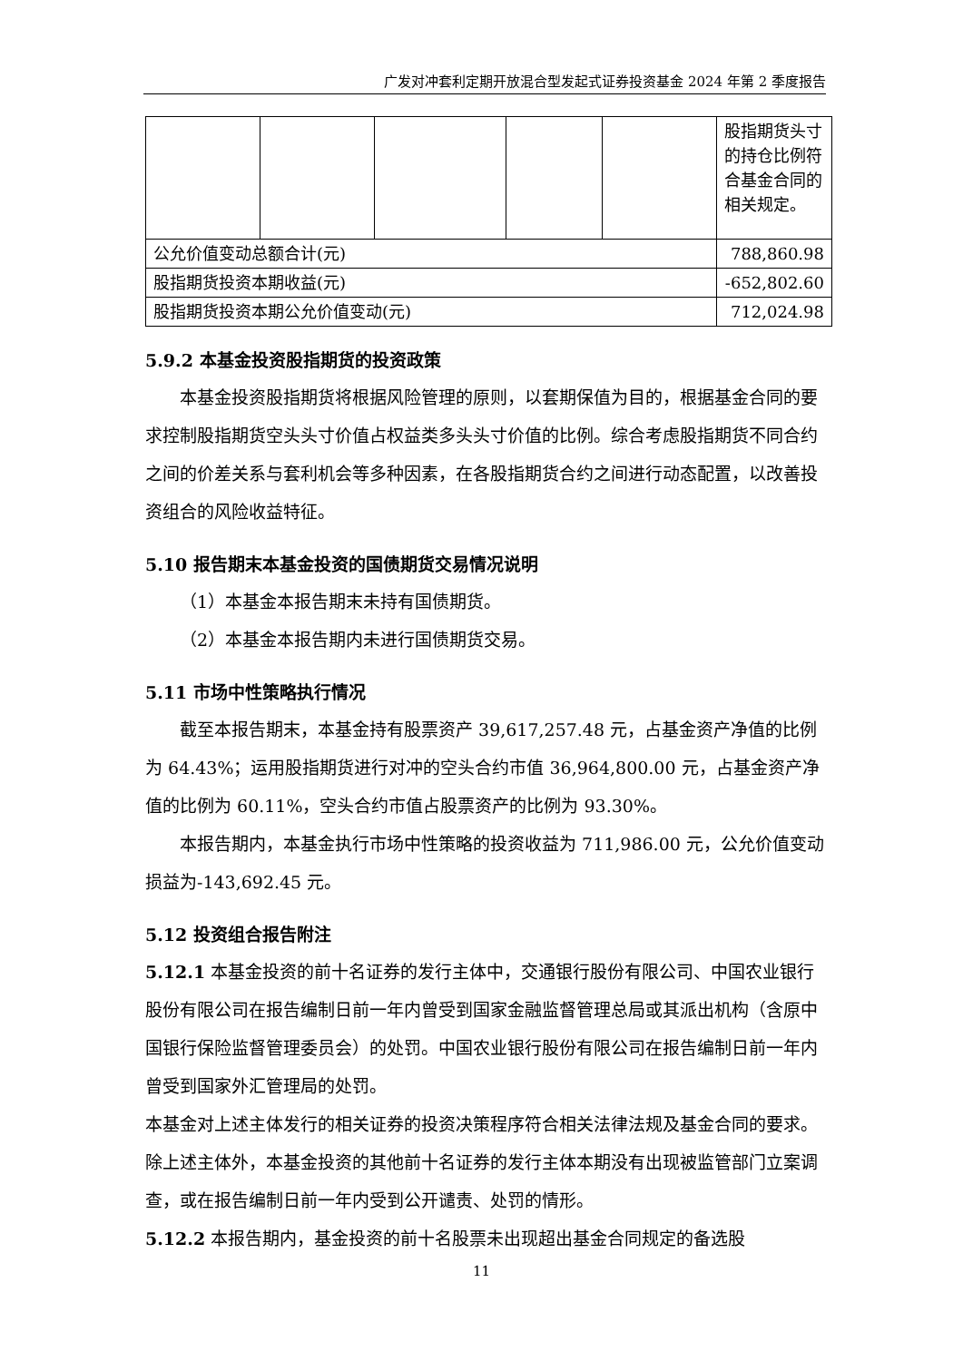广发对冲套利定期开放混合型发起式证券投资基金 2024 年第 2 季度报告
| | | | | | 股指期货头寸的持仓比例符合基金合同的相关规定。 |
| 公允价值变动总额合计(元) | | | | | 788,860.98 |
| 股指期货投资本期收益(元) | | | | | -652,802.60 |
| 股指期货投资本期公允价值变动(元) | | | | | 712,024.98 |
5.9.2 本基金投资股指期货的投资政策
本基金投资股指期货将根据风险管理的原则，以套期保值为目的，根据基金合同的要求控制股指期货空头头寸价值占权益类多头头寸价值的比例。综合考虑股指期货不同合约之间的价差关系与套利机会等多种因素，在各股指期货合约之间进行动态配置，以改善投资组合的风险收益特征。
5.10 报告期末本基金投资的国债期货交易情况说明
（1）本基金本报告期末未持有国债期货。
（2）本基金本报告期内未进行国债期货交易。
5.11 市场中性策略执行情况
截至本报告期末，本基金持有股票资产 39,617,257.48 元，占基金资产净值的比例为 64.43%；运用股指期货进行对冲的空头合约市值 36,964,800.00 元，占基金资产净值的比例为 60.11%，空头合约市值占股票资产的比例为 93.30%。
本报告期内，本基金执行市场中性策略的投资收益为 711,986.00 元，公允价值变动损益为-143,692.45 元。
5.12 投资组合报告附注
5.12.1 本基金投资的前十名证券的发行主体中，交通银行股份有限公司、中国农业银行股份有限公司在报告编制日前一年内曾受到国家金融监督管理总局或其派出机构（含原中国银行保险监督管理委员会）的处罚。中国农业银行股份有限公司在报告编制日前一年内曾受到国家外汇管理局的处罚。
本基金对上述主体发行的相关证券的投资决策程序符合相关法律法规及基金合同的要求。除上述主体外，本基金投资的其他前十名证券的发行主体本期没有出现被监管部门立案调查，或在报告编制日前一年内受到公开谴责、处罚的情形。
5.12.2 本报告期内，基金投资的前十名股票未出现超出基金合同规定的备选股
11